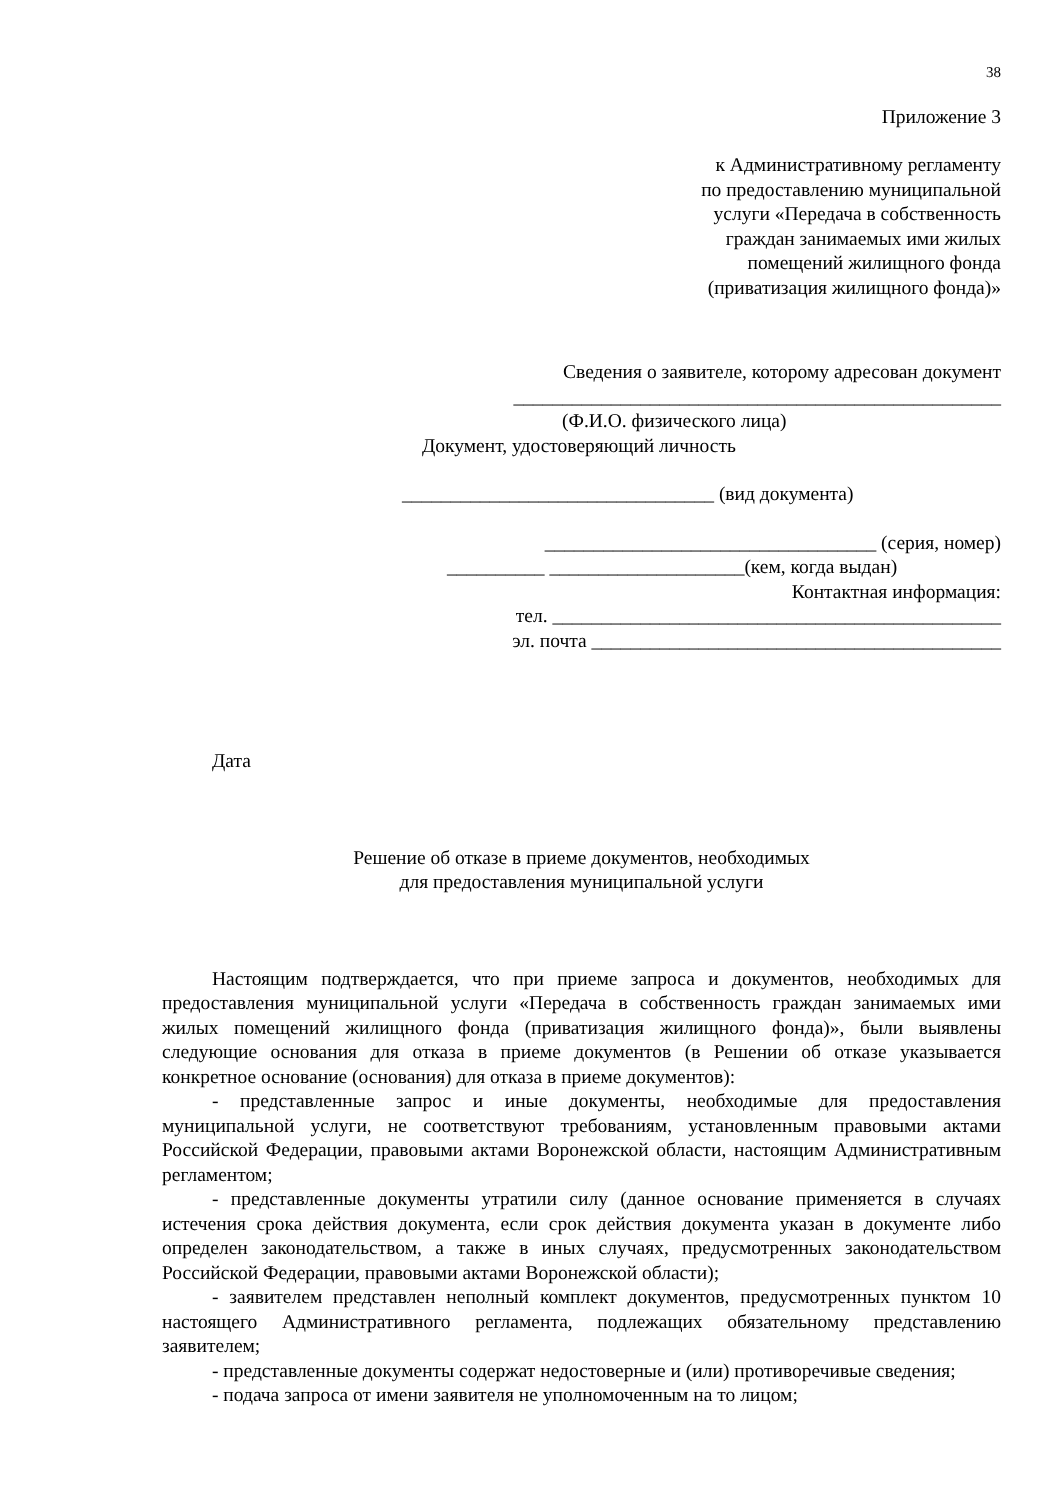38
Приложение 3
к Административному регламенту
по предоставлению муниципальной
услуги «Передача в собственность
граждан занимаемых ими жилых
помещений жилищного фонда
(приватизация жилищного фонда)»
Сведения о заявителе, которому адресован документ
__________________________________________________
(Ф.И.О. физического лица)
Документ, удостоверяющий личность
________________________________ (вид документа)
__________________________________ (серия, номер)
__________ ____________________(кем, когда выдан)
Контактная информация:
тел. ______________________________________________
эл. почта __________________________________________
Дата
Решение об отказе в приеме документов, необходимых
для предоставления муниципальной услуги
Настоящим подтверждается, что при приеме запроса и документов, необходимых для предоставления муниципальной услуги «Передача в собственность граждан занимаемых ими жилых помещений жилищного фонда (приватизация жилищного фонда)», были выявлены следующие основания для отказа в приеме документов (в Решении об отказе указывается конкретное основание (основания) для отказа в приеме документов):
- представленные запрос и иные документы, необходимые для предоставления муниципальной услуги, не соответствуют требованиям, установленным правовыми актами Российской Федерации, правовыми актами Воронежской области, настоящим Административным регламентом;
- представленные документы утратили силу (данное основание применяется в случаях истечения срока действия документа, если срок действия документа указан в документе либо определен законодательством, а также в иных случаях, предусмотренных законодательством Российской Федерации, правовыми актами Воронежской области);
- заявителем представлен неполный комплект документов, предусмотренных пунктом 10 настоящего Административного регламента, подлежащих обязательному представлению заявителем;
- представленные документы содержат недостоверные и (или) противоречивые сведения;
- подача запроса от имени заявителя не уполномоченным на то лицом;